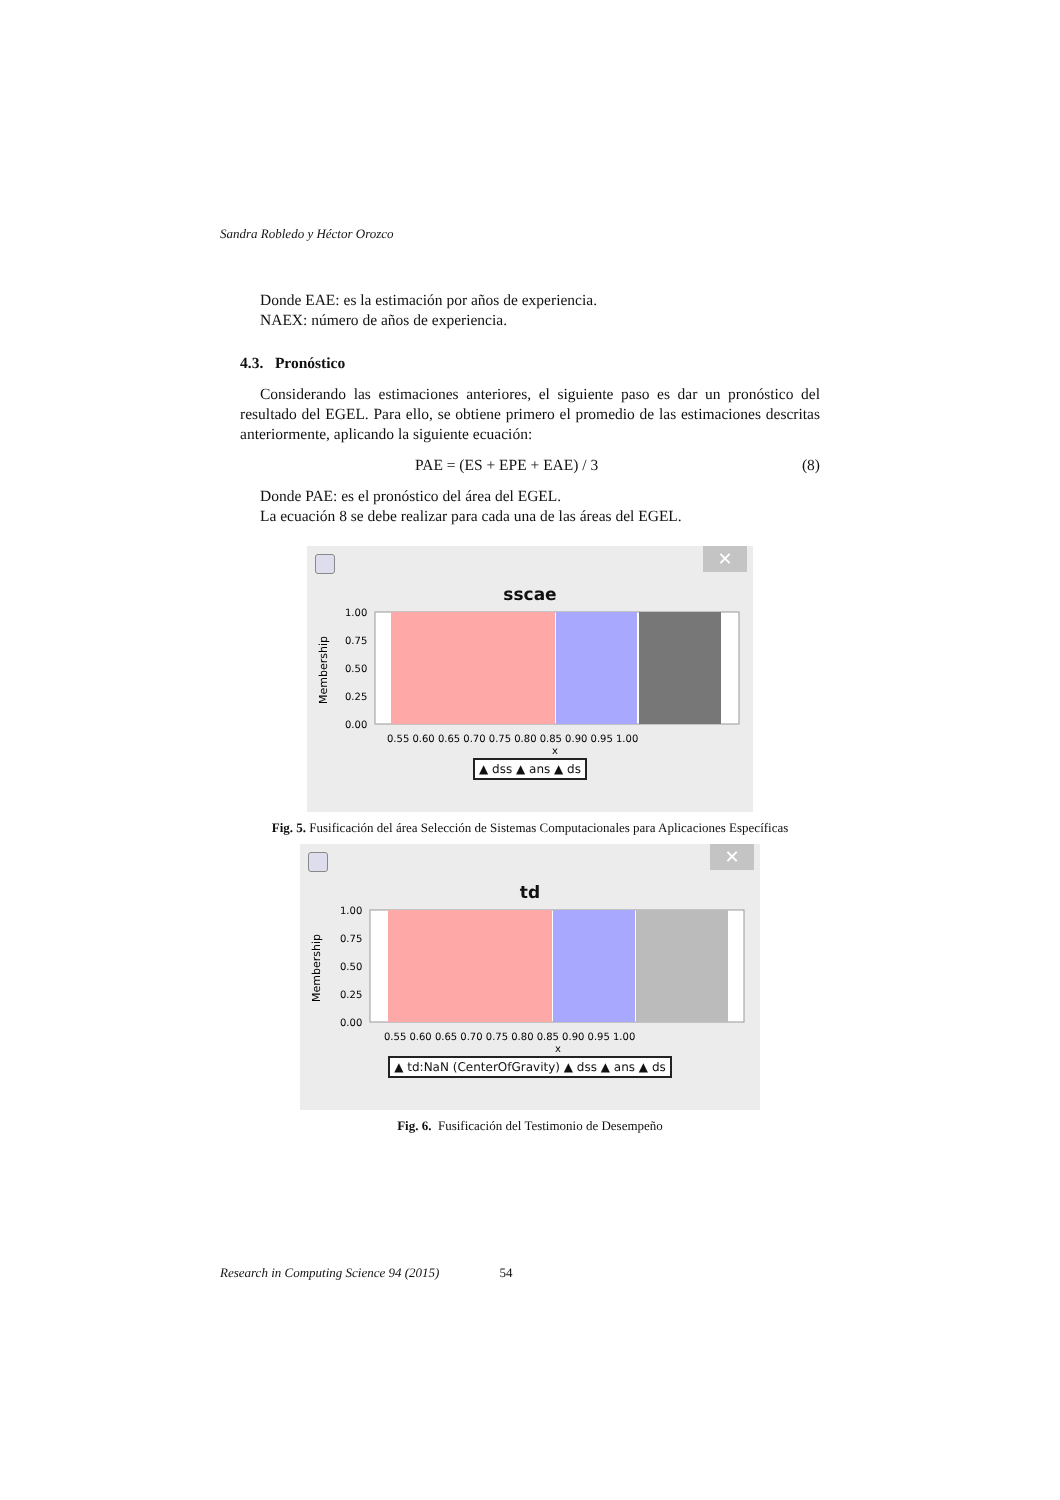Sandra Robledo y Héctor Orozco
Donde EAE: es la estimación por años de experiencia.
NAEX: número de años de experiencia.
4.3. Pronóstico
Considerando las estimaciones anteriores, el siguiente paso es dar un pronóstico del resultado del EGEL. Para ello, se obtiene primero el promedio de las estimaciones descritas anteriormente, aplicando la siguiente ecuación:
PAE = (ES + EPE + EAE) / 3 (8)
Donde PAE: es el pronóstico del área del EGEL.
La ecuación 8 se debe realizar para cada una de las áreas del EGEL.
✕
sscae
Membership
1.00
0.75
0.50
0.25
0.00
0.55 0.60 0.65 0.70 0.75 0.80 0.85 0.90 0.95 1.00
x
▲ dss ▲ ans ▲ ds
Fig. 5. Fusificación del área Selección de Sistemas Computacionales para Aplicaciones Específicas
✕
td
Membership
1.00
0.75
0.50
0.25
0.00
0.55 0.60 0.65 0.70 0.75 0.80 0.85 0.90 0.95 1.00
x
▲ td:NaN (CenterOfGravity) ▲ dss ▲ ans ▲ ds
Fig. 6. Fusificación del Testimonio de Desempeño
Research in Computing Science 94 (2015) 54